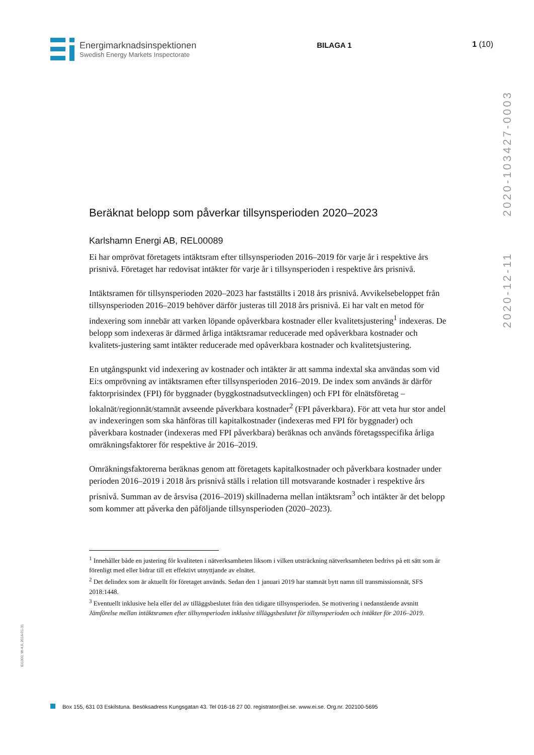Energimarknadsinspektionen
Swedish Energy Markets Inspectorate
BILAGA 1 1 (10)
2020-12-11 2020-103427-0003
Beräknat belopp som påverkar tillsynsperioden 2020–2023
Karlshamn Energi AB, REL00089
Ei har omprövat företagets intäktsram efter tillsynsperioden 2016–2019 för varje år i respektive års prisnivå. Företaget har redovisat intäkter för varje år i tillsynsperioden i respektive års prisnivå.
Intäktsramen för tillsynsperioden 2020–2023 har fastställts i 2018 års prisnivå. Avvikelsebeloppet från tillsynsperioden 2016–2019 behöver därför justeras till 2018 års prisnivå. Ei har valt en metod för indexering som innebär att varken löpande opåverkbara kostnader eller kvalitetsjustering<sup>1</sup> indexeras. De belopp som indexeras är därmed årliga intäktsramar reducerade med opåverkbara kostnader och kvalitets-justering samt intäkter reducerade med opåverkbara kostnader och kvalitetsjustering.
En utgångspunkt vid indexering av kostnader och intäkter är att samma indextal ska användas som vid Ei:s omprövning av intäktsramen efter tillsynsperioden 2016–2019. De index som används är därför faktorprisindex (FPI) för byggnader (byggkostnadsutvecklingen) och FPI för elnätsföretag – lokalnät/regionnät/stamnät avseende påverkbara kostnader<sup>2</sup> (FPI påverkbara). För att veta hur stor andel av indexeringen som ska hänföras till kapitalkostnader (indexeras med FPI för byggnader) och påverkbara kostnader (indexeras med FPI påverkbara) beräknas och används företagsspecifika årliga omräkningsfaktorer för respektive år 2016–2019.
Omräkningsfaktorerna beräknas genom att företagets kapitalkostnader och påverkbara kostnader under perioden 2016–2019 i 2018 års prisnivå ställs i relation till motsvarande kostnader i respektive års prisnivå. Summan av de årsvisa (2016–2019) skillnaderna mellan intäktsram<sup>3</sup> och intäkter är det belopp som kommer att påverka den påföljande tillsynsperioden (2020–2023).
<sup>1</sup> Innehåller både en justering för kvaliteten i nätverksamheten liksom i vilken utsträckning nätverksamheten bedrivs på ett sätt som är förenligt med eller bidrar till ett effektivt utnyttjande av elnätet.
<sup>2</sup> Det delindex som är aktuellt för företaget används. Sedan den 1 januari 2019 har stamnät bytt namn till transmissionsnät, SFS 2018:1448.
<sup>3</sup> Eventuellt inklusive hela eller del av tilläggsbeslutet från den tidigare tillsynsperioden. Se motivering i nedanstående avsnitt Jämförelse mellan intäktsramen efter tillsynsperioden inklusive tilläggsbeslutet för tillsynsperioden och intäkter för 2016–2019.
EI1000, W-4.0, 2014-01-31
Box 155, 631 03 Eskilstuna. Besöksadress Kungsgatan 43. Tel 016-16 27 00. registrator@ei.se. www.ei.se. Org.nr. 202100-5695